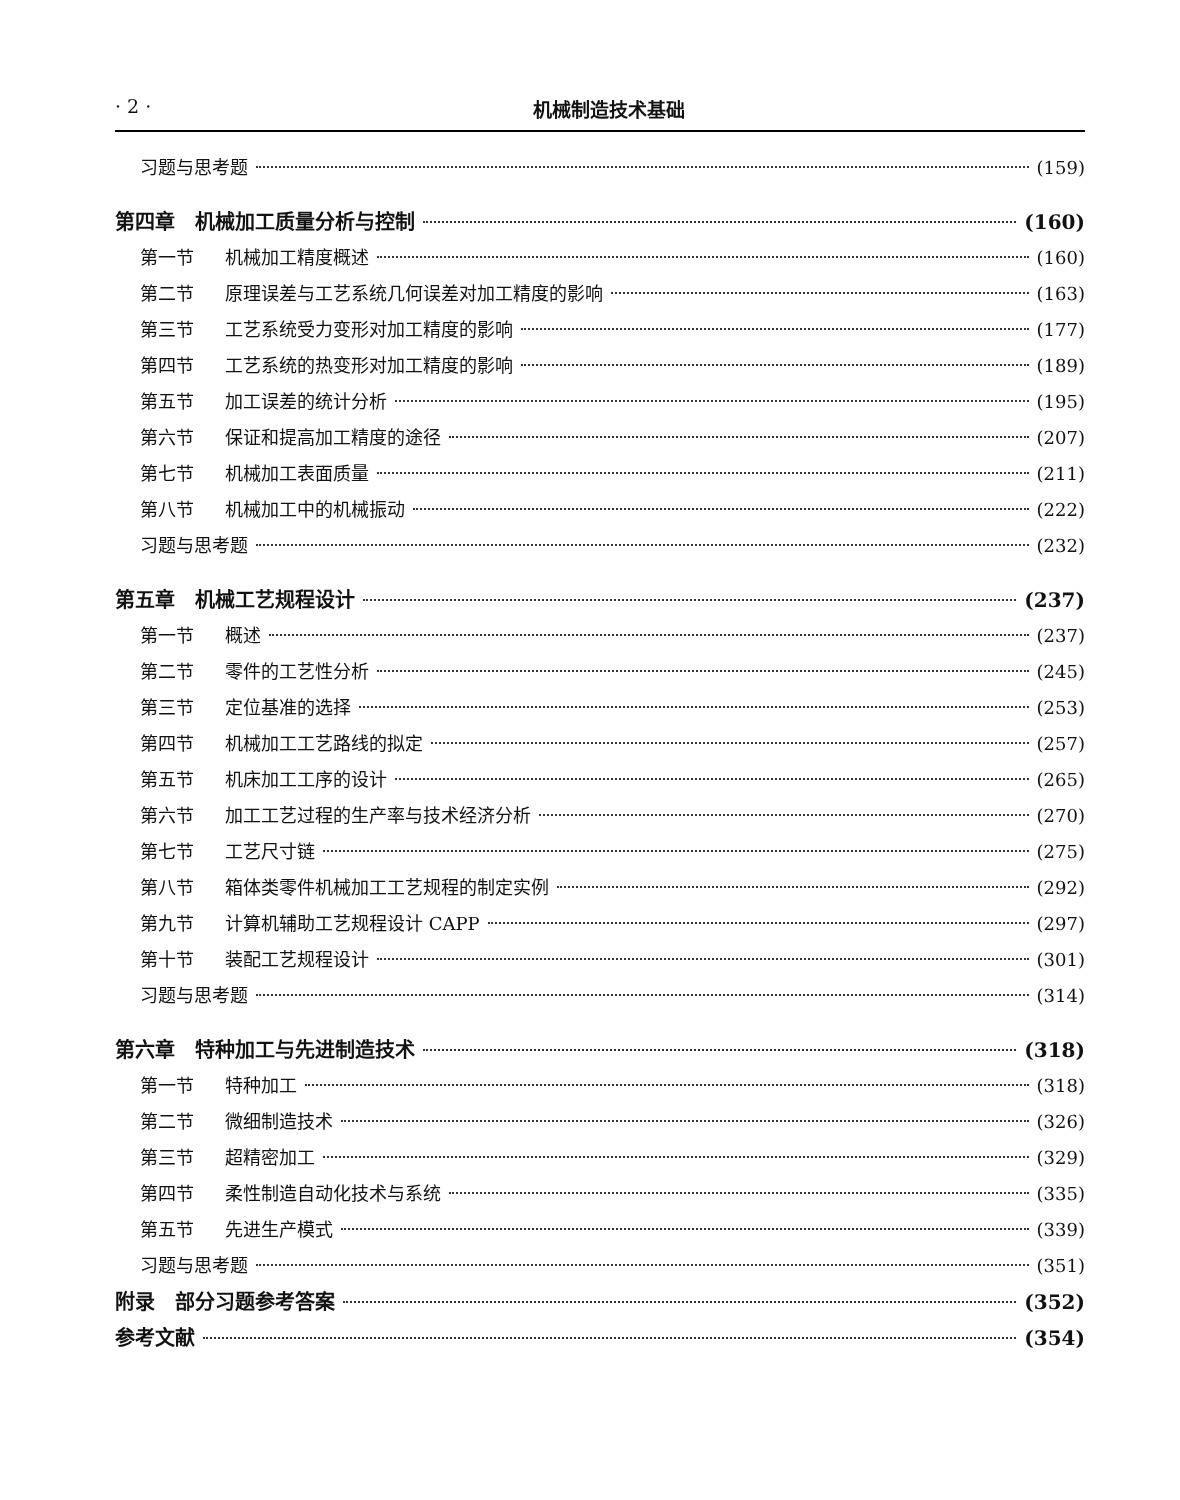· 2 · 机械制造技术基础
习题与思考题 (159)
第四章　机械加工质量分析与控制 (160)
第一节 机械加工精度概述 (160)
第二节 原理误差与工艺系统几何误差对加工精度的影响 (163)
第三节 工艺系统受力变形对加工精度的影响 (177)
第四节 工艺系统的热变形对加工精度的影响 (189)
第五节 加工误差的统计分析 (195)
第六节 保证和提高加工精度的途径 (207)
第七节 机械加工表面质量 (211)
第八节 机械加工中的机械振动 (222)
习题与思考题 (232)
第五章　机械工艺规程设计 (237)
第一节 概述 (237)
第二节 零件的工艺性分析 (245)
第三节 定位基准的选择 (253)
第四节 机械加工工艺路线的拟定 (257)
第五节 机床加工工序的设计 (265)
第六节 加工工艺过程的生产率与技术经济分析 (270)
第七节 工艺尺寸链 (275)
第八节 箱体类零件机械加工工艺规程的制定实例 (292)
第九节 计算机辅助工艺规程设计 CAPP (297)
第十节 装配工艺规程设计 (301)
习题与思考题 (314)
第六章　特种加工与先进制造技术 (318)
第一节 特种加工 (318)
第二节 微细制造技术 (326)
第三节 超精密加工 (329)
第四节 柔性制造自动化技术与系统 (335)
第五节 先进生产模式 (339)
习题与思考题 (351)
附录　部分习题参考答案 (352)
参考文献 (354)